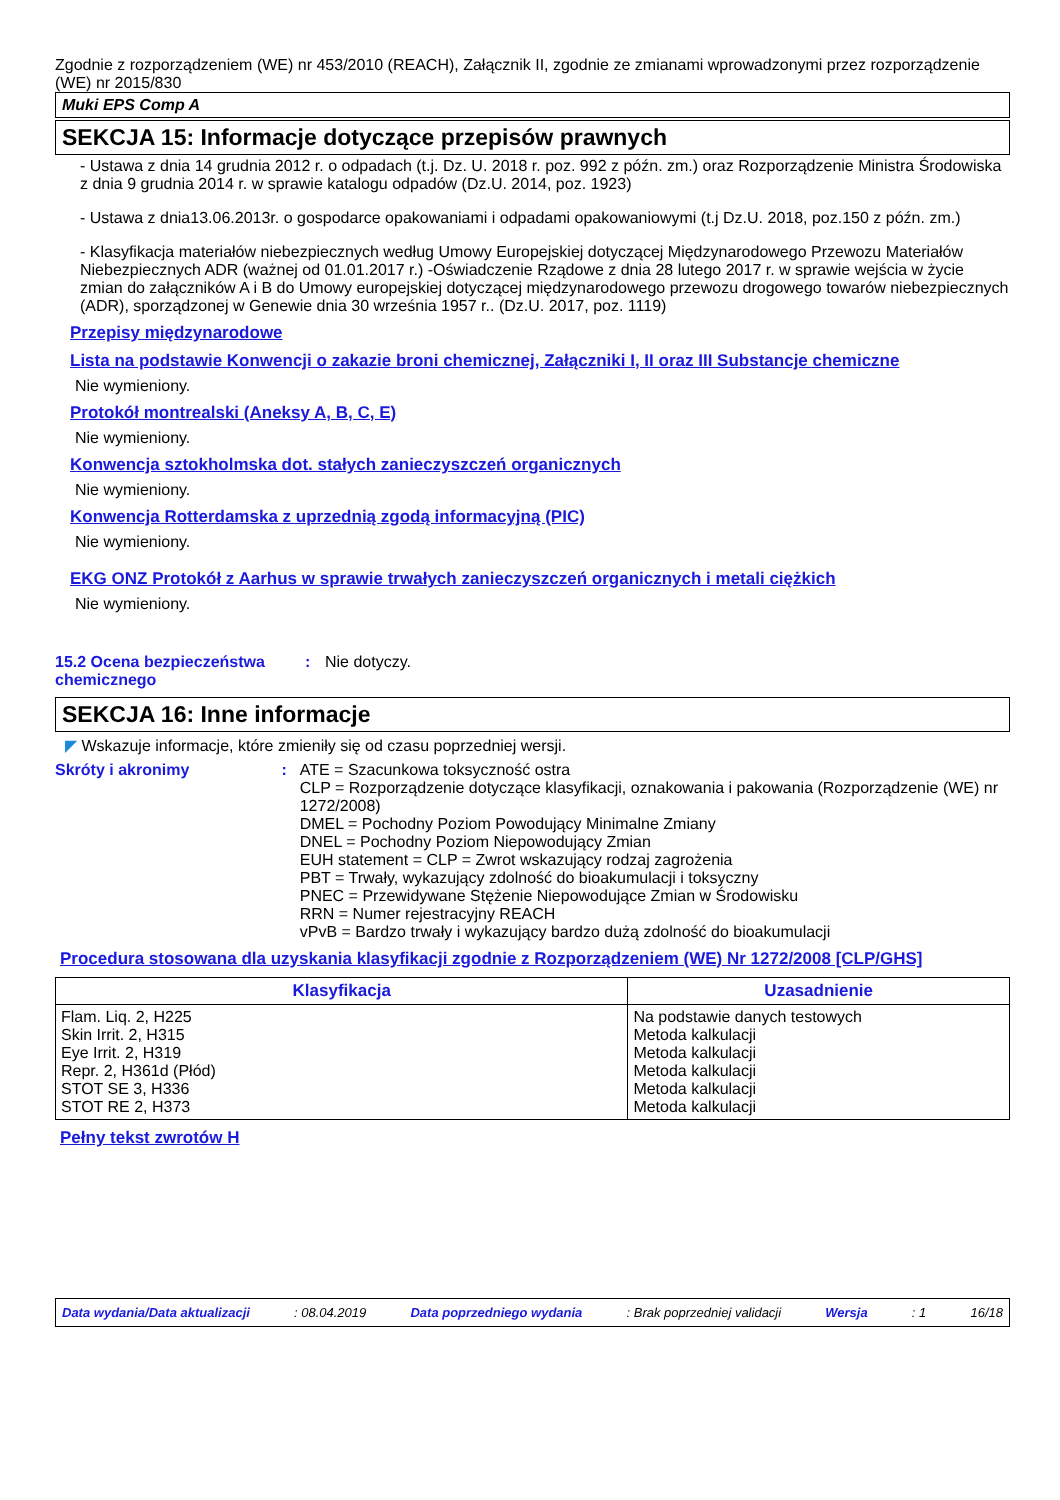Zgodnie z rozporządzeniem (WE) nr 453/2010 (REACH), Załącznik II, zgodnie ze zmianami wprowadzonymi przez rozporządzenie (WE) nr 2015/830
Muki EPS Comp A
SEKCJA 15: Informacje dotyczące przepisów prawnych
- Ustawa z dnia 14 grudnia 2012 r. o odpadach (t.j. Dz. U. 2018 r. poz. 992 z późn. zm.) oraz Rozporządzenie Ministra Środowiska z dnia 9 grudnia 2014 r. w sprawie katalogu odpadów (Dz.U. 2014, poz. 1923)
- Ustawa z dnia13.06.2013r. o gospodarce opakowaniami i odpadami opakowaniowymi (t.j Dz.U. 2018, poz.150 z późn. zm.)
- Klasyfikacja materiałów niebezpiecznych według Umowy Europejskiej dotyczącej Międzynarodowego Przewozu Materiałów Niebezpiecznych ADR (ważnej od 01.01.2017 r.) -Oświadczenie Rządowe z dnia 28 lutego 2017 r. w sprawie wejścia w życie zmian do załączników A i B do Umowy europejskiej dotyczącej międzynarodowego przewozu drogowego towarów niebezpiecznych (ADR), sporządzonej w Genewie dnia 30 września 1957 r.. (Dz.U. 2017, poz. 1119)
Przepisy międzynarodowe
Lista na podstawie Konwencji o zakazie broni chemicznej, Załączniki I, II oraz III Substancje chemiczne
Nie wymieniony.
Protokół montrealski (Aneksy A, B, C, E)
Nie wymieniony.
Konwencja sztokholmska dot. stałych zanieczyszczeń organicznych
Nie wymieniony.
Konwencja Rotterdamska z uprzednią zgodą informacyjną (PIC)
Nie wymieniony.
EKG ONZ Protokół z Aarhus w sprawie trwałych zanieczyszczeń organicznych i metali ciężkich
Nie wymieniony.
15.2 Ocena bezpieczeństwa chemicznego
: Nie dotyczy.
SEKCJA 16: Inne informacje
◤ Wskazuje informacje, które zmieniły się od czasu poprzedniej wersji.
Skróty i akronimy : ATE = Szacunkowa toksyczność ostra
CLP = Rozporządzenie dotyczące klasyfikacji, oznakowania i pakowania (Rozporządzenie (WE) nr 1272/2008)
DMEL = Pochodny Poziom Powodujący Minimalne Zmiany
DNEL = Pochodny Poziom Niepowodujący Zmian
EUH statement = CLP = Zwrot wskazujący rodzaj zagrożenia
PBT = Trwały, wykazujący zdolność do bioakumulacji i toksyczny
PNEC = Przewidywane Stężenie Niepowodujące Zmian w Środowisku
RRN = Numer rejestracyjny REACH
vPvB = Bardzo trwały i wykazujący bardzo dużą zdolność do bioakumulacji
Procedura stosowana dla uzyskania klasyfikacji zgodnie z Rozporządzeniem (WE) Nr 1272/2008 [CLP/GHS]
| Klasyfikacja | Uzasadnienie |
| --- | --- |
| Flam. Liq. 2, H225 Skin Irrit. 2, H315 Eye Irrit. 2, H319 Repr. 2, H361d (Płód) STOT SE 3, H336 STOT RE 2, H373 | Na podstawie danych testowych Metoda kalkulacji Metoda kalkulacji Metoda kalkulacji Metoda kalkulacji Metoda kalkulacji |
Pełny tekst zwrotów H
Data wydania/Data aktualizacji: 08.04.2019 Data poprzedniego wydania: Brak poprzedniej validacji Wersja: 1 16/18